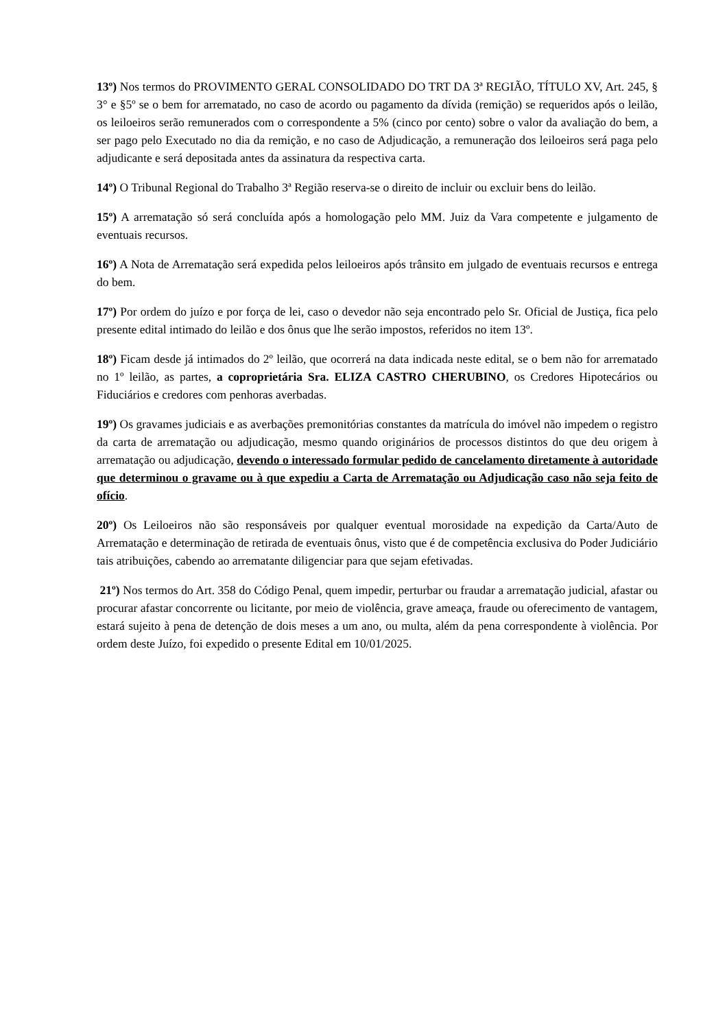13º) Nos termos do PROVIMENTO GERAL CONSOLIDADO DO TRT DA 3ª REGIÃO, TÍTULO XV, Art. 245, § 3° e §5º se o bem for arrematado, no caso de acordo ou pagamento da dívida (remição) se requeridos após o leilão, os leiloeiros serão remunerados com o correspondente a 5% (cinco por cento) sobre o valor da avaliação do bem, a ser pago pelo Executado no dia da remição, e no caso de Adjudicação, a remuneração dos leiloeiros será paga pelo adjudicante e será depositada antes da assinatura da respectiva carta.
14º) O Tribunal Regional do Trabalho 3ª Região reserva-se o direito de incluir ou excluir bens do leilão.
15º) A arrematação só será concluída após a homologação pelo MM. Juiz da Vara competente e julgamento de eventuais recursos.
16º) A Nota de Arrematação será expedida pelos leiloeiros após trânsito em julgado de eventuais recursos e entrega do bem.
17º) Por ordem do juízo e por força de lei, caso o devedor não seja encontrado pelo Sr. Oficial de Justiça, fica pelo presente edital intimado do leilão e dos ônus que lhe serão impostos, referidos no item 13º.
18º) Ficam desde já intimados do 2º leilão, que ocorrerá na data indicada neste edital, se o bem não for arrematado no 1º leilão, as partes, a coproprietária Sra. ELIZA CASTRO CHERUBINO, os Credores Hipotecários ou Fiduciários e credores com penhoras averbadas.
19º) Os gravames judiciais e as averbações premonitórias constantes da matrícula do imóvel não impedem o registro da carta de arrematação ou adjudicação, mesmo quando originários de processos distintos do que deu origem à arrematação ou adjudicação, devendo o interessado formular pedido de cancelamento diretamente à autoridade que determinou o gravame ou à que expediu a Carta de Arrematação ou Adjudicação caso não seja feito de ofício.
20º) Os Leiloeiros não são responsáveis por qualquer eventual morosidade na expedição da Carta/Auto de Arrematação e determinação de retirada de eventuais ônus, visto que é de competência exclusiva do Poder Judiciário tais atribuições, cabendo ao arrematante diligenciar para que sejam efetivadas.
21º) Nos termos do Art. 358 do Código Penal, quem impedir, perturbar ou fraudar a arrematação judicial, afastar ou procurar afastar concorrente ou licitante, por meio de violência, grave ameaça, fraude ou oferecimento de vantagem, estará sujeito à pena de detenção de dois meses a um ano, ou multa, além da pena correspondente à violência. Por ordem deste Juízo, foi expedido o presente Edital em 10/01/2025.